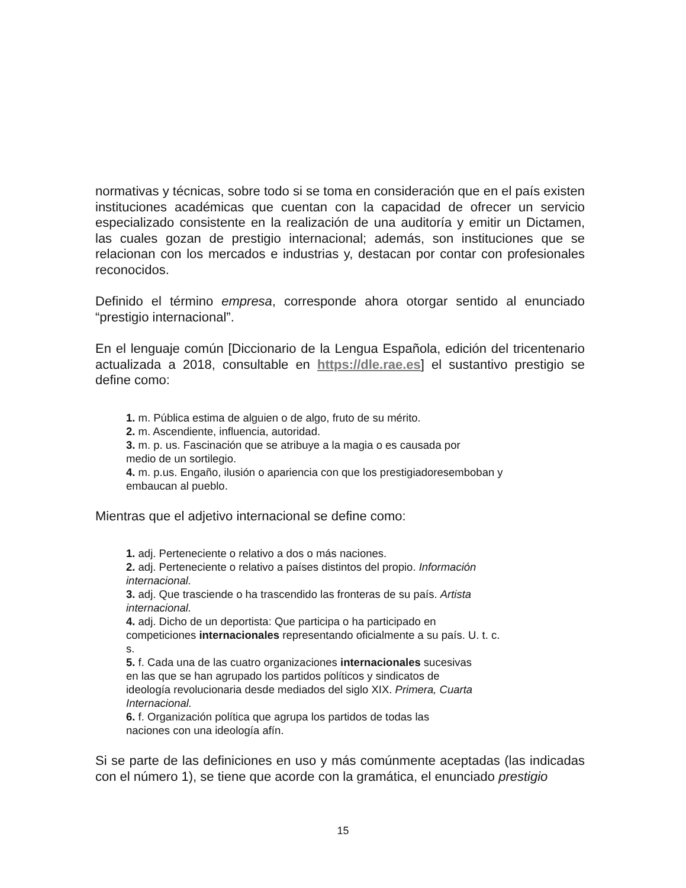normativas y técnicas, sobre todo si se toma en consideración que en el país existen instituciones académicas que cuentan con la capacidad de ofrecer un servicio especializado consistente en la realización de una auditoría y emitir un Dictamen, las cuales gozan de prestigio internacional; además, son instituciones que se relacionan con los mercados e industrias y, destacan por contar con profesionales reconocidos.
Definido el término empresa, corresponde ahora otorgar sentido al enunciado “prestigio internacional”.
En el lenguaje común [Diccionario de la Lengua Española, edición del tricentenario actualizada a 2018, consultable en https://dle.rae.es] el sustantivo prestigio se define como:
1. m. Pública estima de alguien o de algo, fruto de su mérito.
2. m. Ascendiente, influencia, autoridad.
3. m. p. us. Fascinación que se atribuye a la magia o es causada por
medio de un sortilegio.
4. m. p.us. Engaño, ilusión o apariencia con que los prestigiadoresemboban y
embaucan al pueblo.
Mientras que el adjetivo internacional se define como:
1. adj. Perteneciente o relativo a dos o más naciones.
2. adj. Perteneciente o relativo a países distintos del propio. Información
internacional.
3. adj. Que trasciende o ha trascendido las fronteras de su país. Artista
internacional.
4. adj. Dicho de un deportista: Que participa o ha participado en
competiciones internacionales representando oficialmente a su país. U. t. c.
s.
5. f. Cada una de las cuatro organizaciones internacionales sucesivas
en las que se han agrupado los partidos políticos y sindicatos de
ideología revolucionaria desde mediados del siglo XIX. Primera, Cuarta
Internacional.
6. f. Organización política que agrupa los partidos de todas las
naciones con una ideología afín.
Si se parte de las definiciones en uso y más comúnmente aceptadas (las indicadas con el número 1), se tiene que acorde con la gramática, el enunciado prestigio
15